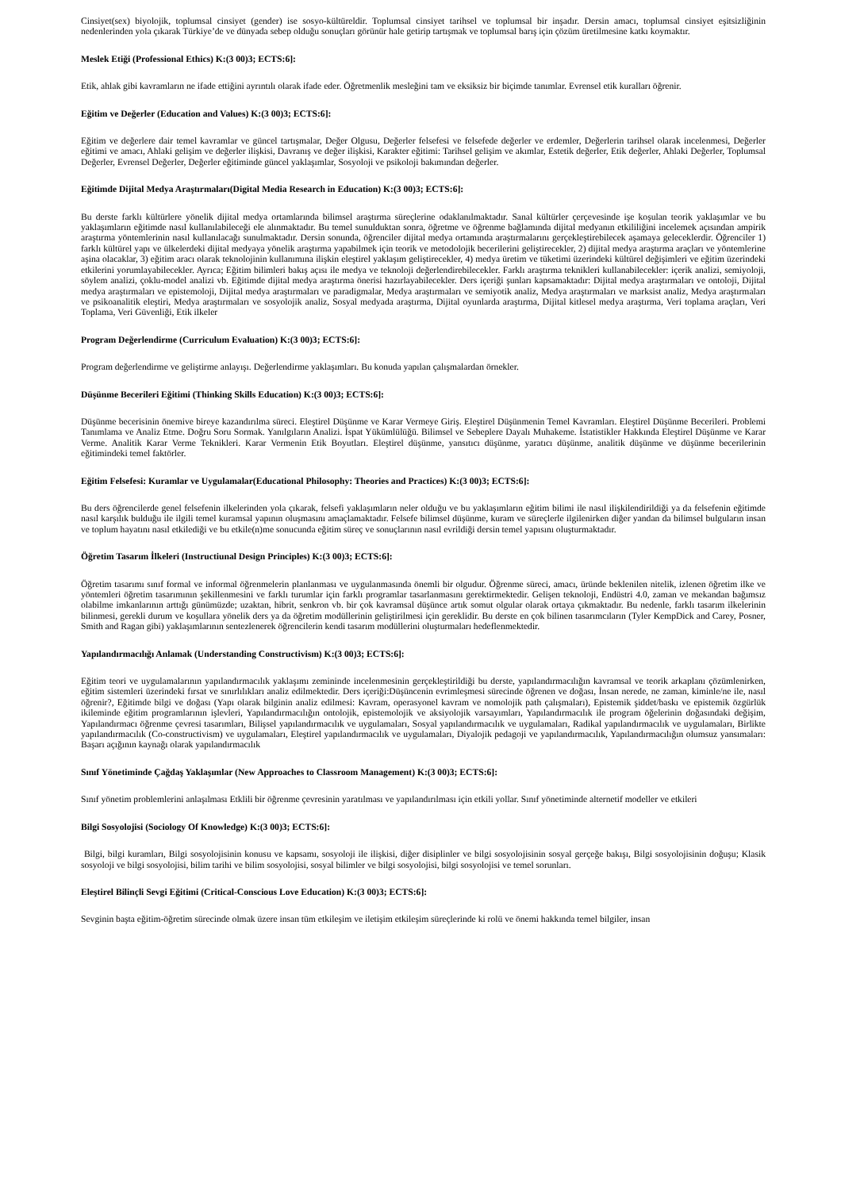Cinsiyet(sex) biyolojik, toplumsal cinsiyet (gender) ise sosyo-kültüreldir. Toplumsal cinsiyet tarihsel ve toplumsal bir inşadır. Dersin amacı, toplumsal cinsiyet eşitsizliğinin nedenlerinden yola çıkarak Türkiye’de ve dünyada sebep olduğu sonuçları görünür hale getirip tartışmak ve toplumsal barış için çözüm üretilmesine katkı koymaktır.
Meslek Etiği (Professional Ethics) K:(3 00)3; ECTS:6]:
Etik, ahlak gibi kavramların ne ifade ettiğini ayrıntılı olarak ifade eder. Öğretmenlik mesleğini tam ve eksiksiz bir biçimde tanımlar. Evrensel etik kuralları öğrenir.
Eğitim ve Değerler (Education and Values) K:(3 00)3; ECTS:6]:
Eğitim ve değerlere dair temel kavramlar ve güncel tartışmalar, Değer Olgusu, Değerler felsefesi ve felsefede değerler ve erdemler, Değerlerin tarihsel olarak incelenmesi, Değerler eğitimi ve amacı, Ahlaki gelişim ve değerler ilişkisi, Davranış ve değer ilişkisi, Karakter eğitimi: Tarihsel gelişim ve akımlar, Estetik değerler, Etik değerler, Ahlaki Değerler, Toplumsal Değerler, Evrensel Değerler, Değerler eğitiminde güncel yaklaşımlar, Sosyoloji ve psikoloji bakımından değerler.
Eğitimde Dijital Medya Araştırmaları(Digital Media Research in Education) K:(3 00)3; ECTS:6]:
Bu derste farklı kültürlere yönelik dijital medya ortamlarında bilimsel araştırma süreçlerine odaklanılmaktadır. Sanal kültürler çerçevesinde işe koşulan teorik yaklaşımlar ve bu yaklaşımların eğitimde nasıl kullanılabileceği ele alınmaktadır. Bu temel sunulduktan sonra, öğretme ve öğrenme bağlamında dijital medyanın etkililiğini incelemek açısından ampirik araştırma yöntemlerinin nasıl kullanılacağı sunulmaktadır. Dersin sonunda, öğrenciler dijital medya ortamında araştırmalarını gerçekleştirebilecek aşamaya geleceklerdir. Öğrenciler 1) farklı kültürel yapı ve ülkelerdeki dijital medyaya yönelik araştırma yapabilmek için teorik ve metodolojik becerilerini geliştirecekler, 2) dijital medya araştırma araçları ve yöntemlerine aşina olacaklar, 3) eğitim aracı olarak teknolojinin kullanımına ilişkin eleştirel yaklaşım geliştirecekler, 4) medya üretim ve tüketimi üzerindeki kültürel değişimleri ve eğitim üzerindeki etkilerini yorumlayabilecekler. Ayrıca; Eğitim bilimleri bakış açısı ile medya ve teknoloji değerlendirebilecekler. Farklı araştırma teknikleri kullanabilecekler: içerik analizi, semiyoloji, söylem analizi, çoklu-model analizi vb. Eğitimde dijital medya araştırma önerisi hazırlayabilecekler. Ders içeriği şunları kapsamaktadır: Dijital medya araştırmaları ve ontoloji, Dijital medya araştırmaları ve epistemoloji, Dijital medya araştırmaları ve paradigmalar, Medya araştırmaları ve semiyotik analiz, Medya araştırmaları ve marksist analiz, Medya araştırmaları ve psikoanalitik eleştiri, Medya araştırmaları ve sosyolojik analiz, Sosyal medyada araştırma, Dijital oyunlarda araştırma, Dijital kitlesel medya araştırma, Veri toplama araçları, Veri Toplama, Veri Güvenliği, Etik ilkeler
Program Değerlendirme (Curriculum Evaluation) K:(3 00)3; ECTS:6]:
Program değerlendirme ve geliştirme anlayışı. Değerlendirme yaklaşımları. Bu konuda yapılan çalışmalardan örnekler.
Düşünme Becerileri Eğitimi (Thinking Skills Education) K:(3 00)3; ECTS:6]:
Düşünme becerisinin önemive bireye kazandırılma süreci. Eleştirel Düşünme ve Karar Vermeye Giriş. Eleştirel Düşünmenin Temel Kavramları. Eleştirel Düşünme Becerileri. Problemi Tanımlama ve Analiz Etme. Doğru Soru Sormak. Yanılgıların Analizi. İspat Yükümlülüğü. Bilimsel ve Sebeplere Dayalı Muhakeme. İstatistikler Hakkında Eleştirel Düşünme ve Karar Verme. Analitik Karar Verme Teknikleri. Karar Vermenin Etik Boyutları. Eleştirel düşünme, yansıtıcı düşünme, yaratıcı düşünme, analitik düşünme ve düşünme becerilerinin eğitimindeki temel faktörler.
Eğitim Felsefesi: Kuramlar ve Uygulamalar(Educational Philosophy: Theories and Practices) K:(3 00)3; ECTS:6]:
Bu ders öğrencilerde genel felsefenin ilkelerinden yola çıkarak, felsefi yaklaşımların neler olduğu ve bu yaklaşımların eğitim bilimi ile nasıl ilişkilendirildiği ya da felsefenin eğitimde nasıl karşılık bulduğu ile ilgili temel kuramsal yapının oluşmasını amaçlamaktadır. Felsefe bilimsel düşünme, kuram ve süreçlerle ilgilenirken diğer yandan da bilimsel bulguların insan ve toplum hayatını nasıl etkilediği ve bu etkile(n)me sonucunda eğitim süreç ve sonuçlarının nasıl evrildiği dersin temel yapısını oluşturmaktadır.
Öğretim Tasarım İlkeleri (Instructiunal Design Principles) K:(3 00)3; ECTS:6]:
Öğretim tasarımı sınıf formal ve informal öğrenmelerin planlanması ve uygulanmasında önemli bir olgudur. Öğrenme süreci, amacı, üründe beklenilen nitelik, izlenen öğretim ilke ve yöntemleri öğretim tasarımının şekillenmesini ve farklı turumlar için farklı programlar tasarlanmasını gerektirmektedir. Gelişen teknoloji, Endüstri 4.0, zaman ve mekandan bağımsız olabilme imkanlarının arttığı günümüzde; uzaktan, hibrit, senkron vb. bir çok kavramsal düşünce artık somut olgular olarak ortaya çıkmaktadır. Bu nedenle, farklı tasarım ilkelerinin bilinmesi, gerekli durum ve koşullara yönelik ders ya da öğretim modüllerinin geliştirilmesi için gereklidir. Bu derste en çok bilinen tasarımcıların (Tyler KempDick and Carey, Posner, Smith and Ragan gibi) yaklaşımlarının sentezlenerek öğrencilerin kendi tasarım modüllerini oluşturmaları hedeflenmektedir.
Yapılandırmacılığı Anlamak (Understanding Constructivism) K:(3 00)3; ECTS:6]:
Eğitim teori ve uygulamalarının yapılandırmacılık yaklaşımı zemininde incelenmesinin gerçekleştirildiği bu derste, yapılandırmacılığın kavramsal ve teorik arkaplanı çözümlenirken, eğitim sistemleri üzerindeki fırsat ve sınırlılıkları analiz edilmektedir. Ders içeriği:Düşüncenin evrimleşmesi sürecinde öğrenen ve doğası, İnsan nerede, ne zaman, kiminle/ne ile, nasıl öğrenir?, Eğitimde bilgi ve doğası (Yapı olarak bilginin analiz edilmesi: Kavram, operasyonel kavram ve nomolojik path çalışmaları), Epistemik şiddet/baskı ve epistemik özgürlük ikileminde eğitim programlarının işlevleri, Yapılandırmacılığın ontolojik, epistemolojik ve aksiyolojik varsayımları, Yapılandırmacılık ile program öğelerinin doğasındaki değişim, Yapılandırmacı öğrenme çevresi tasarımları, Bilişsel yapılandırmacılık ve uygulamaları, Sosyal yapılandırmacılık ve uygulamaları, Radikal yapılandırmacılık ve uygulamaları, Birlikte yapılandırmacılık (Co-constructivism) ve uygulamaları, Eleştirel yapılandırmacılık ve uygulamaları, Diyalojik pedagoji ve yapılandırmacılık, Yapılandırmacılığın olumsuz yansımaları: Başarı açığının kaynağı olarak yapılandırmacılık
Sınıf Yönetiminde Çağdaş Yaklaşımlar (New Approaches to Classroom Management) K:(3 00)3; ECTS:6]:
Sınıf yönetim problemlerini anlaşılması Etklili bir öğrenme çevresinin yaratılması ve yapılandırılması için etkili yollar. Sınıf yönetiminde alternetif modeller ve etkileri
Bilgi Sosyolojisi (Sociology Of Knowledge) K:(3 00)3; ECTS:6]:
Bilgi, bilgi kuramları, Bilgi sosyolojisinin konusu ve kapsamı, sosyoloji ile ilişkisi, diğer disiplinler ve bilgi sosyolojisinin sosyal gerçeğe bakışı, Bilgi sosyolojisinin doğuşu; Klasik sosyoloji ve bilgi sosyolojisi, bilim tarihi ve bilim sosyolojisi, sosyal bilimler ve bilgi sosyolojisi, bilgi sosyolojisi ve temel sorunları.
Eleştirel Bilinçli Sevgi Eğitimi (Critical-Conscious Love Education) K:(3 00)3; ECTS:6]:
Sevginin başta eğitim-öğretim sürecinde olmak üzere insan tüm etkileşim ve iletişim etkileşim süreçlerinde ki rolü ve önemi hakkında temel bilgiler, insan